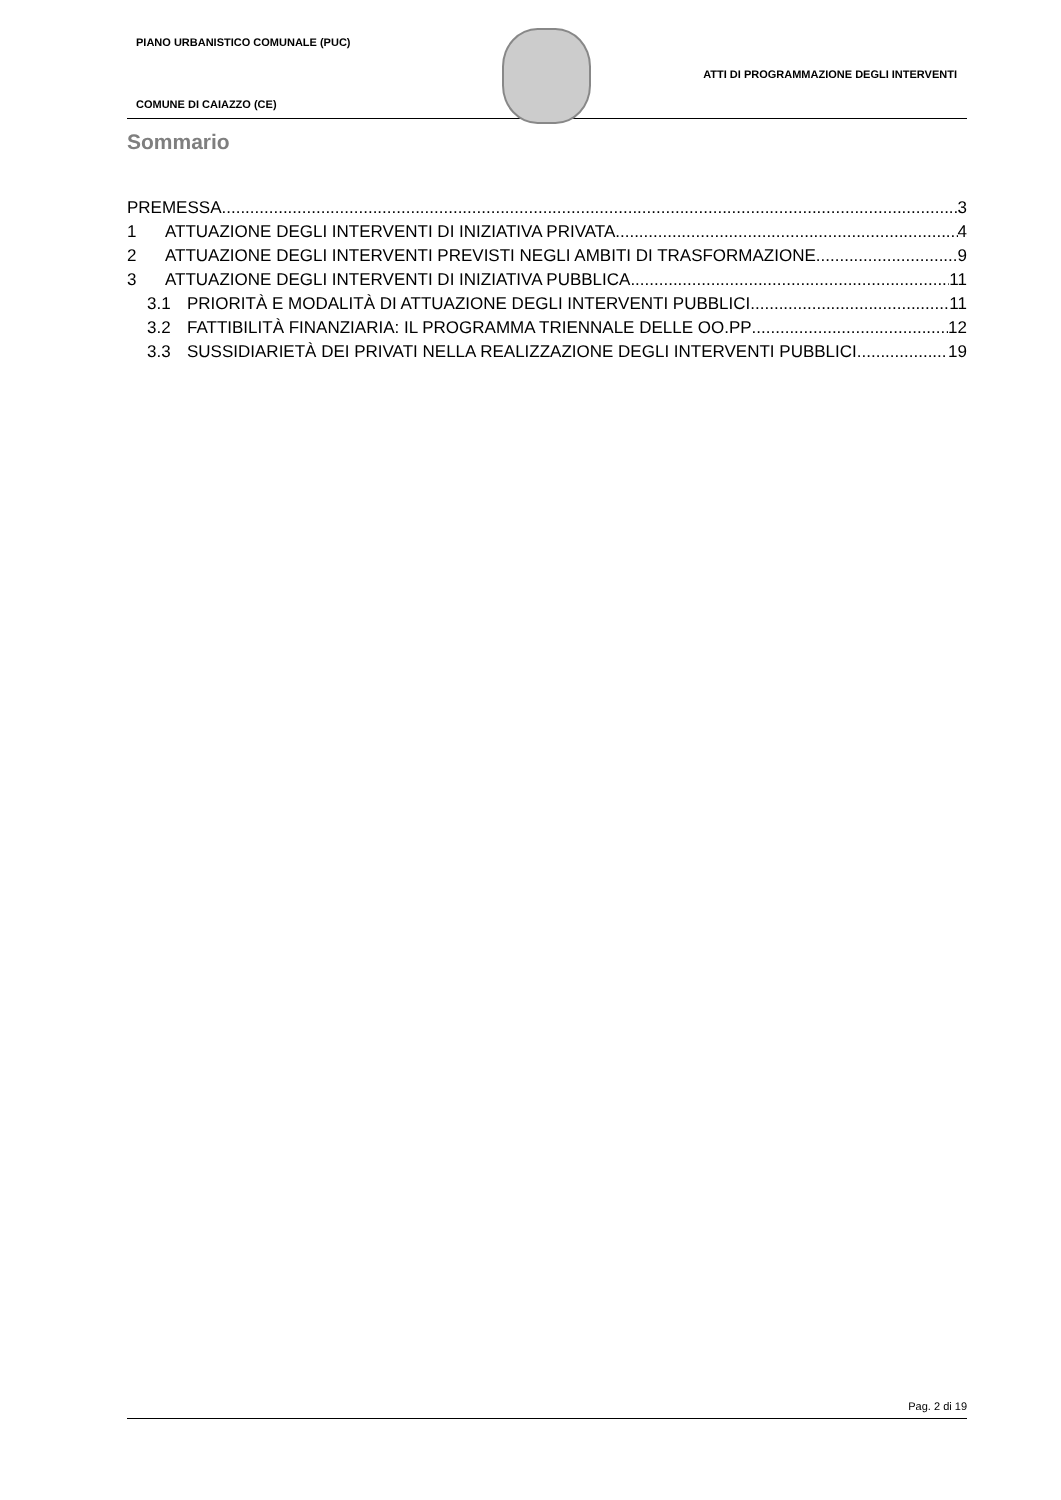PIANO URBANISTICO COMUNALE (PUC)
ATTI DI PROGRAMMAZIONE DEGLI INTERVENTI
COMUNE DI CAIAZZO (CE)
Sommario
PREMESSA 3
1 ATTUAZIONE DEGLI INTERVENTI DI INIZIATIVA PRIVATA 4
2 ATTUAZIONE DEGLI INTERVENTI PREVISTI NEGLI AMBITI DI TRASFORMAZIONE 9
3 ATTUAZIONE DEGLI INTERVENTI DI INIZIATIVA PUBBLICA 11
3.1 PRIORITÀ E MODALITÀ DI ATTUAZIONE DEGLI INTERVENTI PUBBLICI 11
3.2 FATTIBILITÀ FINANZIARIA: IL PROGRAMMA TRIENNALE DELLE OO.PP 12
3.3 SUSSIDIARIETÀ DEI PRIVATI NELLA REALIZZAZIONE DEGLI INTERVENTI PUBBLICI 19
Pag. 2 di 19